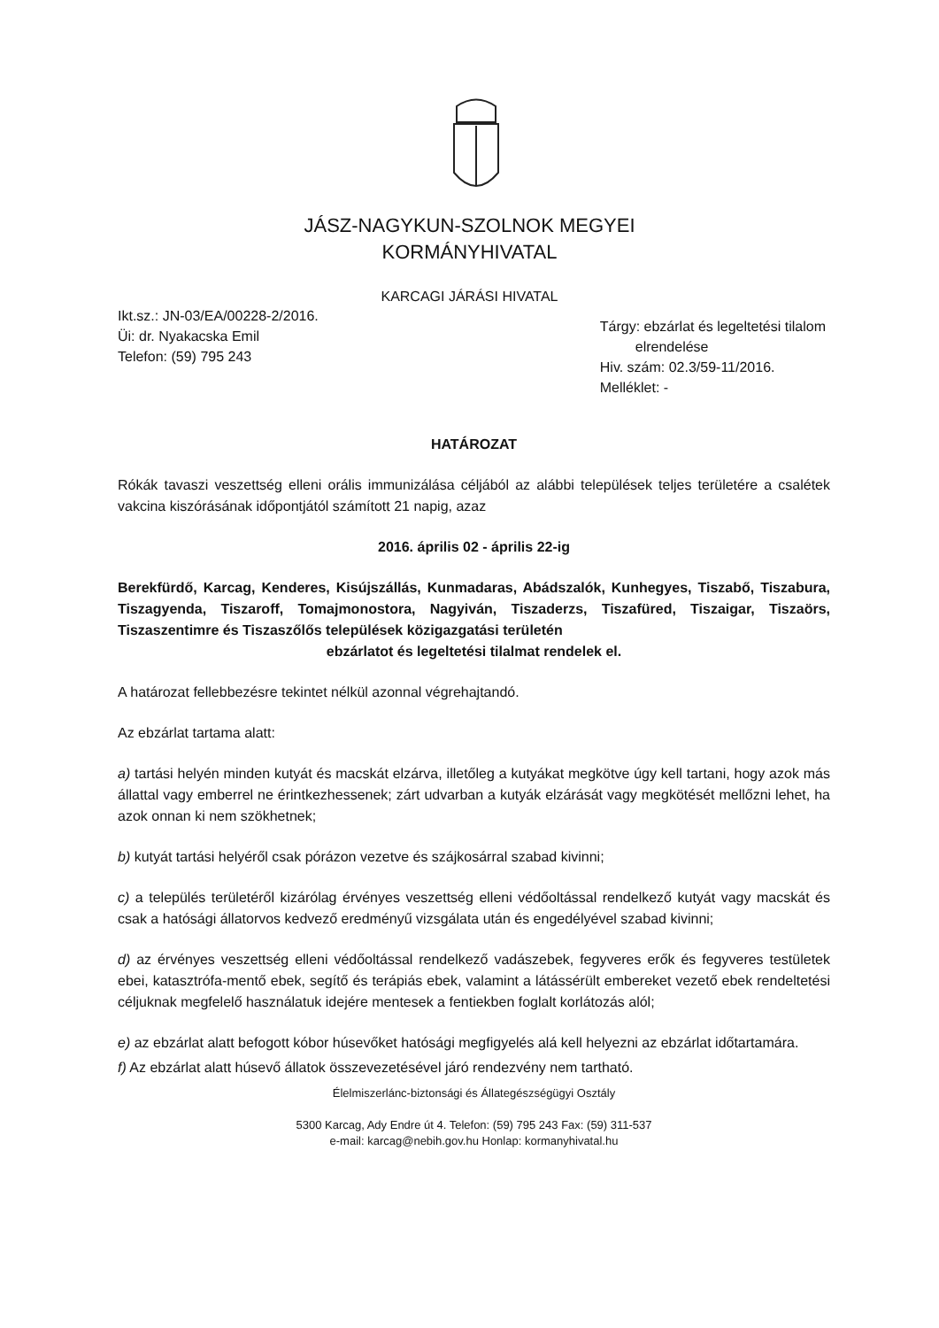JÁSZ-NAGYKUN-SZOLNOK MEGYEI
KORMÁNYHIVATAL
KARCAGI JÁRÁSI HIVATAL
Ikt.sz.: JN-03/EA/00228-2/2016.
Üi: dr. Nyakacska Emil
Telefon: (59) 795 243
Tárgy: ebzárlat és legeltetési tilalom
elrendelése
Hiv. szám: 02.3/59-11/2016.
Melléklet: -
HATÁROZAT
Rókák tavaszi veszettség elleni orális immunizálása céljából az alábbi települések teljes területére a csalétek vakcina kiszórásának időpontjától számított 21 napig, azaz
2016. április 02 - április 22-ig
Berekfürdő, Karcag, Kenderes, Kisújszállás, Kunmadaras, Abádszalók, Kunhegyes, Tiszabő, Tiszabura, Tiszagyenda, Tiszaroff, Tomajmonostora, Nagyiván, Tiszaderzs, Tiszafüred, Tiszaigar, Tiszaörs, Tiszaszentimre és Tiszaszőlős települések közigazgatási területén
ebzárlatot és legeltetési tilalmat rendelek el.
A határozat fellebbezésre tekintet nélkül azonnal végrehajtandó.
Az ebzárlat tartama alatt:
a) tartási helyén minden kutyát és macskát elzárva, illetőleg a kutyákat megkötve úgy kell tartani, hogy azok más állattal vagy emberrel ne érintkezhessenek; zárt udvarban a kutyák elzárását vagy megkötését mellőzni lehet, ha azok onnan ki nem szökhetnek;
b) kutyát tartási helyéről csak pórázon vezetve és szájkosárral szabad kivinni;
c) a település területéről kizárólag érvényes veszettség elleni védőoltással rendelkező kutyát vagy macskát és csak a hatósági állatorvos kedvező eredményű vizsgálata után és engedélyével szabad kivinni;
d) az érvényes veszettség elleni védőoltással rendelkező vadászebek, fegyveres erők és fegyveres testületek ebei, katasztrófa-mentő ebek, segítő és terápiás ebek, valamint a látássérült embereket vezető ebek rendeltetési céljuknak megfelelő használatuk idejére mentesek a fentiekben foglalt korlátozás alól;
e) az ebzárlat alatt befogott kóbor húsevőket hatósági megfigyelés alá kell helyezni az ebzárlat időtartamára.
f) Az ebzárlat alatt húsevő állatok összevezetésével járó rendezvény nem tartható.
Élelmiszerlánc-biztonsági és Állategészségügyi Osztály
5300 Karcag, Ady Endre út 4. Telefon: (59) 795 243 Fax: (59) 311-537
e-mail: karcag@nebih.gov.hu Honlap: kormanyhivatal.hu